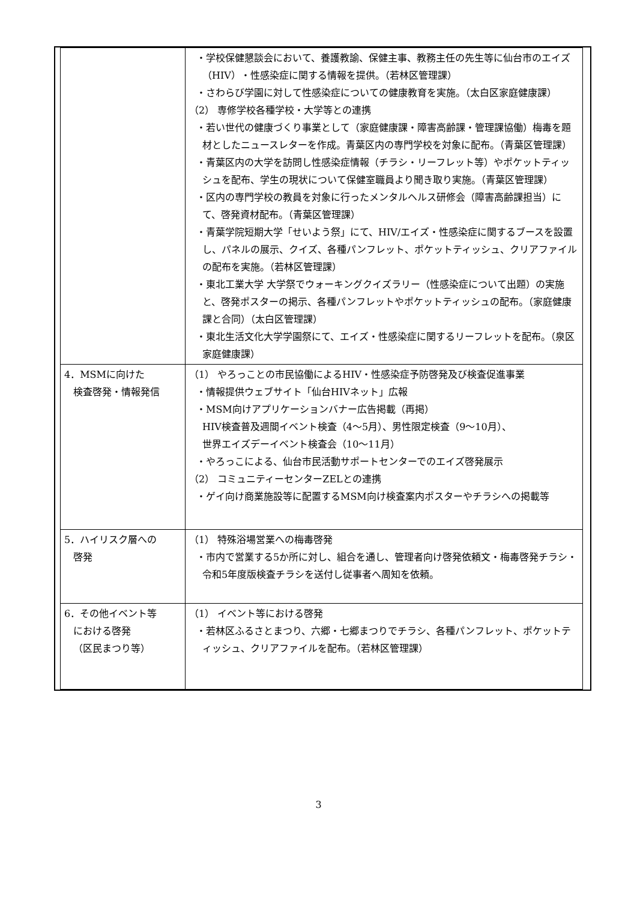| | ・学校保健懇談会において、養護教諭、保健主事、教務主任の先生等に仙台市のエイズ（HIV）・性感染症に関する情報を提供。（若林区管理課） ・さわらび学園に対して性感染症についての健康教育を実施。（太白区家庭健康課） （2） 専修学校各種学校・大学等との連携 ・若い世代の健康づくり事業として（家庭健康課・障害高齢課・管理課協働）梅毒を題材としたニュースレターを作成。青葉区内の専門学校を対象に配布。（青葉区管理課） ・青葉区内の大学を訪問し性感染症情報（チラシ・リーフレット等）やポケットティッシュを配布、学生の現状について保健室職員より聞き取り実施。（青葉区管理課） ・区内の専門学校の教員を対象に行ったメンタルヘルス研修会（障害高齢課担当）にて、啓発資材配布。（青葉区管理課） ・青葉学院短期大学「せいよう祭」にて、HIV/エイズ・性感染症に関するブースを設置し、パネルの展示、クイズ、各種パンフレット、ポケットティッシュ、クリアファイルの配布を実施。（若林区管理課） ・東北工業大学 大学祭でウォーキングクイズラリー（性感染症について出題）の実施と、啓発ポスターの掲示、各種パンフレットやポケットティッシュの配布。（家庭健康課と合同）（太白区管理課） ・東北生活文化大学学園祭にて、エイズ・性感染症に関するリーフレットを配布。（泉区家庭健康課） |
| 4．MSMに向けた 検査啓発・情報発信 | （1） やろっことの市民協働によるHIV・性感染症予防啓発及び検査促進事業 ・情報提供ウェブサイト「仙台HIVネット」広報 ・MSM向けアプリケーションバナー広告掲載（再掲） HIV検査普及週間イベント検査（4〜5月）、男性限定検査（9〜10月）、 世界エイズデーイベント検査会（10〜11月） ・やろっこによる、仙台市民活動サポートセンターでのエイズ啓発展示 （2） コミュニティーセンターZELとの連携 ・ゲイ向け商業施設等に配置するMSM向け検査案内ポスターやチラシへの掲載等 |
| 5．ハイリスク層への 啓発 | （1） 特殊浴場営業への梅毒啓発 ・市内で営業する5か所に対し、組合を通し、管理者向け啓発依頼文・梅毒啓発チラシ・令和5年度版検査チラシを送付し従事者へ周知を依頼。 |
| 6．その他イベント等 における啓発 （区民まつり等） | （1） イベント等における啓発 ・若林区ふるさとまつり、六郷・七郷まつりでチラシ、各種パンフレット、ポケットティッシュ、クリアファイルを配布。（若林区管理課） |
3